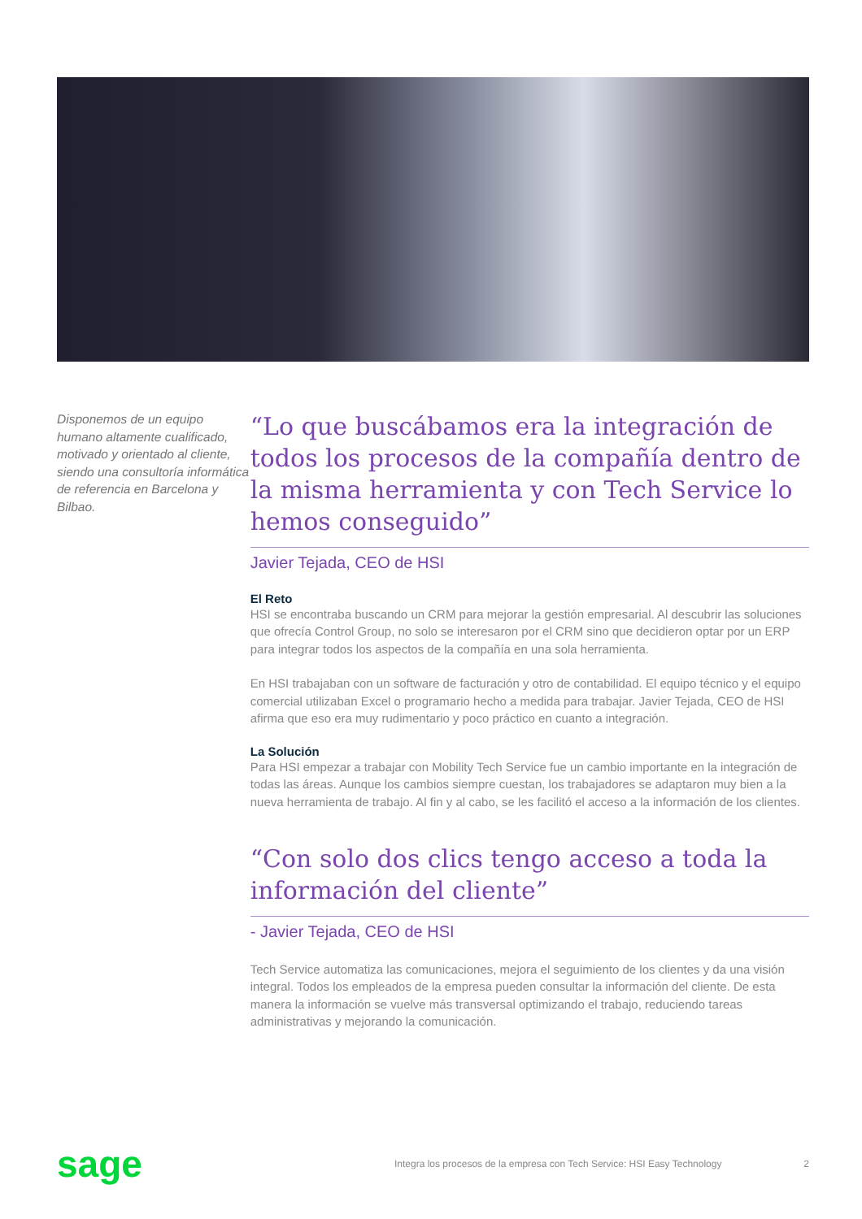Disponemos de un equipo humano altamente cualificado, motivado y orientado al cliente, siendo una consultoría informática de referencia en Barcelona y Bilbao.
“Lo que buscábamos era la integración de todos los procesos de la compañía dentro de la misma herramienta y con Tech Service lo hemos conseguido”
Javier Tejada, CEO de HSI
El Reto
HSI se encontraba buscando un CRM para mejorar la gestión empresarial. Al descubrir las soluciones que ofrecía Control Group, no solo se interesaron por el CRM sino que decidieron optar por un ERP para integrar todos los aspectos de la compañía en una sola herramienta.
En HSI trabajaban con un software de facturación y otro de contabilidad. El equipo técnico y el equipo comercial utilizaban Excel o programario hecho a medida para trabajar. Javier Tejada, CEO de HSI afirma que eso era muy rudimentario y poco práctico en cuanto a integración.
La Solución
Para HSI empezar a trabajar con Mobility Tech Service fue un cambio importante en la integración de todas las áreas. Aunque los cambios siempre cuestan, los trabajadores se adaptaron muy bien a la nueva herramienta de trabajo. Al fin y al cabo, se les facilitó el acceso a la información de los clientes.
“Con solo dos clics tengo acceso a toda la información del cliente”
- Javier Tejada, CEO de HSI
Tech Service automatiza las comunicaciones, mejora el seguimiento de los clientes y da una visión integral. Todos los empleados de la empresa pueden consultar la información del cliente. De esta manera la información se vuelve más transversal optimizando el trabajo, reduciendo tareas administrativas y mejorando la comunicación.
sage
Integra los procesos de la empresa con Tech Service: HSI Easy Technology
2